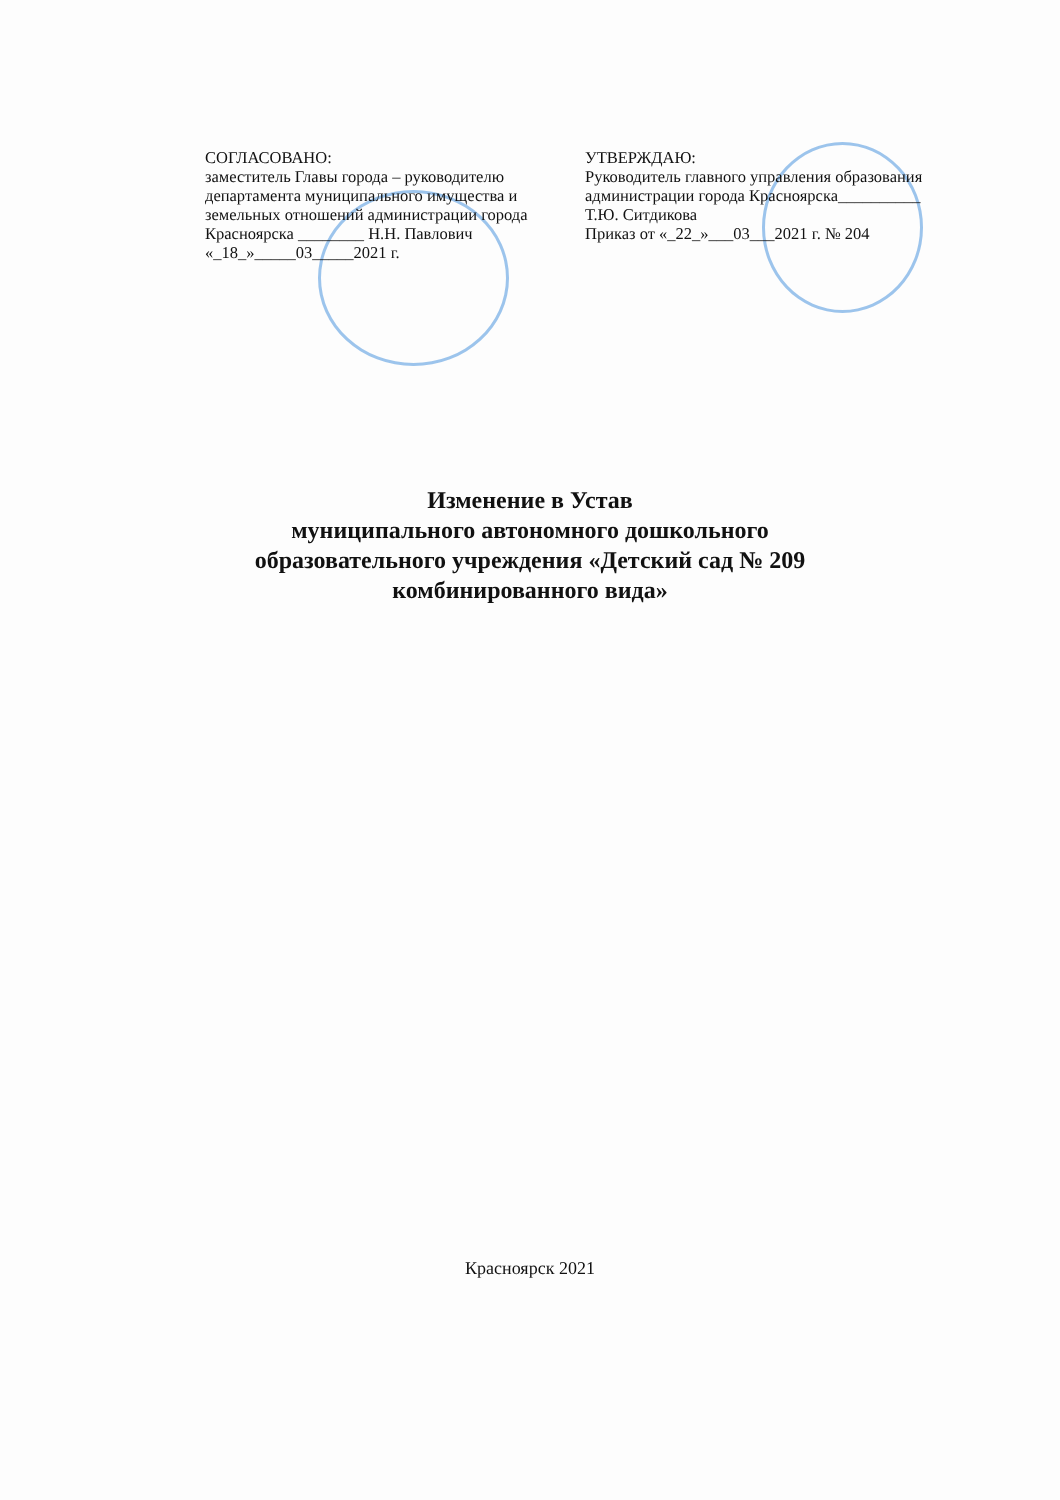СОГЛАСОВАНО:
заместитель Главы города – руководителю департамента муниципального имущества и земельных отношений администрации города Красноярска ________ Н.Н. Павлович
«_18_»_____03_____2021 г.
УТВЕРЖДАЮ:
Руководитель главного управления образования администрации города Красноярска__________ Т.Ю. Ситдикова
Приказ от «_22_»___03___2021 г. № 204
Изменение в Устав
муниципального автономного дошкольного
образовательного учреждения «Детский сад № 209
комбинированного вида»
Красноярск 2021